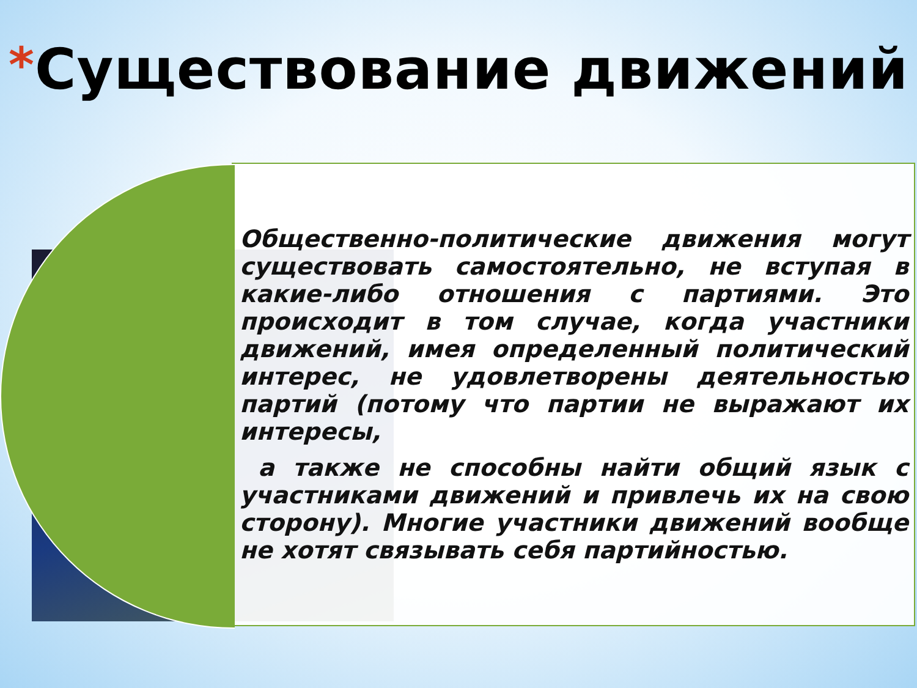*Существование движений
Общественно-политические движения могут существовать самостоятельно, не вступая в какие-либо отношения с партиями. Это происходит в том случае, когда участники движений, имея определенный политический интерес, не удовлетворены деятельностью партий (потому что партии не выражают их интересы,
а также не способны найти общий язык с участниками движений и привлечь их на свою сторону). Многие участники движений вообще не хотят связывать себя партийностью.